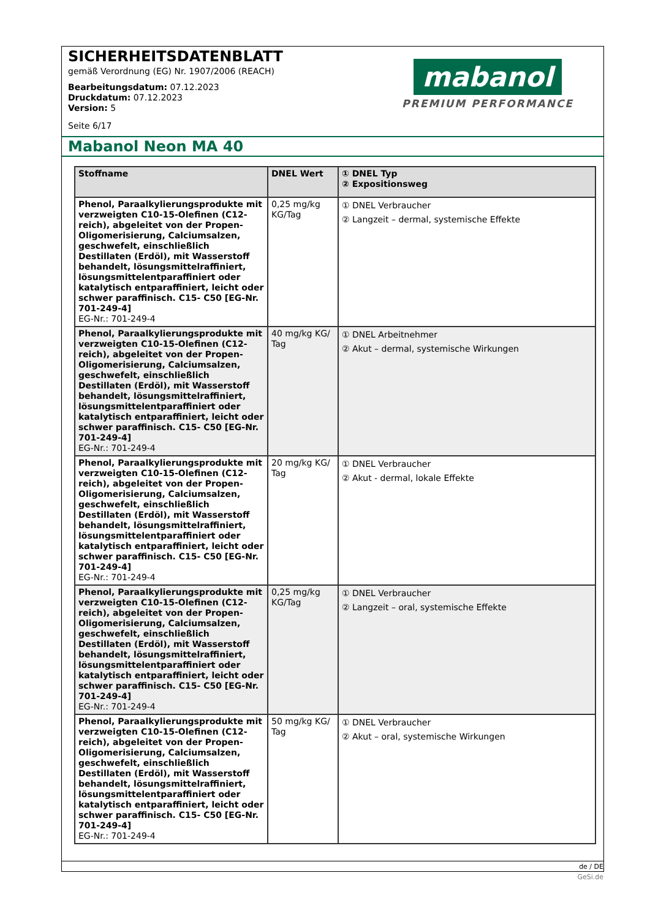SICHERHEITSDATENBLATT
gemäß Verordnung (EG) Nr. 1907/2006 (REACH)
Bearbeitungsdatum: 07.12.2023
Druckdatum: 07.12.2023
Version: 5
Seite 6/17
mabanol
PREMIUM PERFORMANCE
Mabanol Neon MA 40
| Stoffname | DNEL Wert | ① DNEL Typ ② Expositionsweg |
| --- | --- | --- |
| Phenol, Paraalkylierungsprodukte mit verzweigten C10-15-Olefinen (C12-reich), abgeleitet von der Propen-Oligomerisierung, Calciumsalzen, geschwefelt, einschließlich Destillaten (Erdöl), mit Wasserstoff behandelt, lösungsmittelraffiniert, lösungsmittelentparaffiniert oder katalytisch entparaffiniert, leicht oder schwer paraffinisch. C15- C50 [EG-Nr. 701-249-4] EG-Nr.: 701-249-4 | 0,25 mg/kg KG/Tag | ① DNEL Verbraucher ② Langzeit – dermal, systemische Effekte |
| Phenol, Paraalkylierungsprodukte mit verzweigten C10-15-Olefinen (C12-reich), abgeleitet von der Propen-Oligomerisierung, Calciumsalzen, geschwefelt, einschließlich Destillaten (Erdöl), mit Wasserstoff behandelt, lösungsmittelraffiniert, lösungsmittelentparaffiniert oder katalytisch entparaffiniert, leicht oder schwer paraffinisch. C15- C50 [EG-Nr. 701-249-4] EG-Nr.: 701-249-4 | 40 mg/kg KG/ Tag | ① DNEL Arbeitnehmer ② Akut – dermal, systemische Wirkungen |
| Phenol, Paraalkylierungsprodukte mit verzweigten C10-15-Olefinen (C12-reich), abgeleitet von der Propen-Oligomerisierung, Calciumsalzen, geschwefelt, einschließlich Destillaten (Erdöl), mit Wasserstoff behandelt, lösungsmittelraffiniert, lösungsmittelentparaffiniert oder katalytisch entparaffiniert, leicht oder schwer paraffinisch. C15- C50 [EG-Nr. 701-249-4] EG-Nr.: 701-249-4 | 20 mg/kg KG/ Tag | ① DNEL Verbraucher ② Akut - dermal, lokale Effekte |
| Phenol, Paraalkylierungsprodukte mit verzweigten C10-15-Olefinen (C12-reich), abgeleitet von der Propen-Oligomerisierung, Calciumsalzen, geschwefelt, einschließlich Destillaten (Erdöl), mit Wasserstoff behandelt, lösungsmittelraffiniert, lösungsmittelentparaffiniert oder katalytisch entparaffiniert, leicht oder schwer paraffinisch. C15- C50 [EG-Nr. 701-249-4] EG-Nr.: 701-249-4 | 0,25 mg/kg KG/Tag | ① DNEL Verbraucher ② Langzeit – oral, systemische Effekte |
| Phenol, Paraalkylierungsprodukte mit verzweigten C10-15-Olefinen (C12-reich), abgeleitet von der Propen-Oligomerisierung, Calciumsalzen, geschwefelt, einschließlich Destillaten (Erdöl), mit Wasserstoff behandelt, lösungsmittelraffiniert, lösungsmittelentparaffiniert oder katalytisch entparaffiniert, leicht oder schwer paraffinisch. C15- C50 [EG-Nr. 701-249-4] EG-Nr.: 701-249-4 | 50 mg/kg KG/ Tag | ① DNEL Verbraucher ② Akut – oral, systemische Wirkungen |
de / DE
GeSi.de